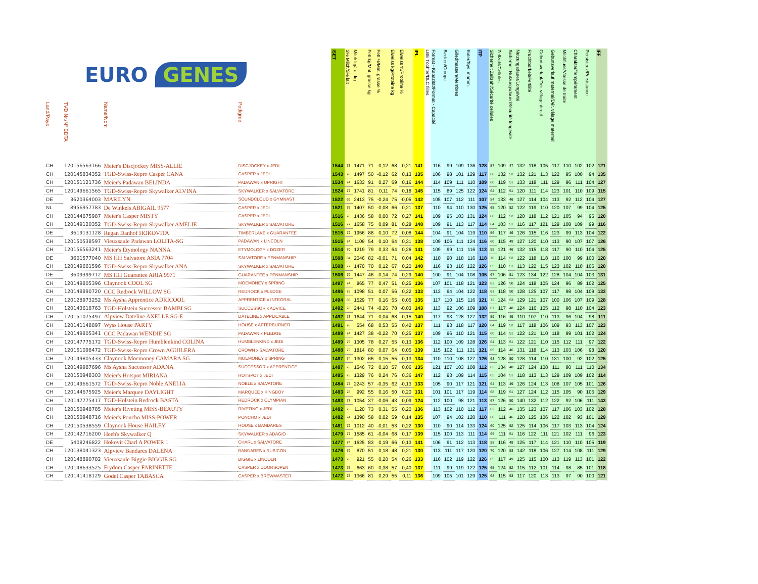| EURO GENES | | | | ISET | S% Milch/S% lait | Milch kg/Lait kg | Fett kg/Mat. grasse kg | Fett %/Mat. grasse % | Eiweiss kg/Protéine kg | Eiweiss %/Protéine % | IPL | LBE Töchter/DLC filles | Format - Kapazität/Format - Capacité | Becken/Croupe | Gliedmassen/Membres | Euter/Sys. mamm. | ITP | Sicherheit Zellzahl/Sécurité cellules | Zellzahl/Cellules | Sicherheit Nutzungsdauer/Sécurité longévité | Nutzungsdauer/Longévité | Fruchtbarkeit/Fertilité | Geburtsverlauf/Dér. vêlage direct | Geburtsverlauf maternal/Dér. vêlage maternel | Milchfluss/Vitesse de traite | Charakter/Tempérament | Persistenz/Persistance | IFF |
| --- | --- | --- | --- | --- | --- | --- | --- | --- | --- | --- | --- | --- | --- | --- | --- | --- | --- | --- | --- | --- | --- | --- | --- | --- | --- | --- | --- | --- |
| Land/Pays | TVD Nr./N° BDTA | Name/Nom | Pedigree | | | | | | | | | | | | | | | | | | | | | | | | | |
| CH | 120156563166 | Meier's Discjockey MISS-ALLIE | DISCJOCKEY x JEDI | 1544 | 73 | 1471 | 71 | 0,12 | 68 | 0,21 | 141 | | 116 | 99 | 109 | 136 | 128 | 57 | 109 | 47 | 132 | 118 | 105 | 117 | 110 | 102 | 102 | 121 |
| CH | 120145834352 | TGD-Swiss-Repro Casper CANA | CASPER x JEDI | 1543 | 78 | 1497 | 50 | -0,12 | 62 | 0,13 | 135 | | 106 | 98 | 101 | 129 | 117 | 68 | 132 | 52 | 132 | 121 | 113 | 122 | 95 | 100 | 94 | 135 |
| CH | 120151121736 | Meier's Padawan BELINDA | PADAWAN x UPRIGHT | 1534 | 74 | 1633 | 91 | 0,27 | 69 | 0,16 | 144 | | 114 | 109 | 111 | 110 | 109 | 60 | 119 | 51 | 133 | 118 | 111 | 129 | 96 | 111 | 104 | 127 |
| CH | 120149661565 | TGD-Swiss-Repro Skywalker ALVINA | SKYWALKER x SALVATORE | 1524 | 77 | 1741 | 81 | 0,11 | 74 | 0,18 | 145 | | 115 | 89 | 125 | 122 | 124 | 64 | 112 | 51 | 120 | 111 | 114 | 123 | 101 | 110 | 109 | 115 |
| DE | 3620364003 | MARILYN | SOUNDCLOUD x GYMNAST | 1522 | 69 | 2413 | 75 | -0,24 | 75 | -0,05 | 142 | | 105 | 107 | 112 | 111 | 107 | 54 | 133 | 46 | 127 | 114 | 104 | 113 | 92 | 112 | 104 | 127 |
| NL | 8956957783 | De Winkels ABIGAIL 9577 | CASPER x JEDI | 1521 | 76 | 1407 | 50 | -0,08 | 66 | 0,21 | 137 | | 110 | 94 | 110 | 130 | 125 | 65 | 120 | 52 | 122 | 119 | 110 | 120 | 107 | 99 | 104 | 125 |
| CH | 120144675987 | Meier's Casper MISTY | CASPER x JEDI | 1516 | 78 | 1436 | 58 | 0,00 | 72 | 0,27 | 141 | | 109 | 95 | 103 | 131 | 124 | 68 | 112 | 52 | 120 | 118 | 112 | 121 | 105 | 94 | 95 | 120 |
| CH | 120149120352 | TGD-Swiss-Repro Skywalker AMELIE | SKYWALKER x SALVATORE | 1516 | 77 | 1658 | 75 | 0,09 | 81 | 0,28 | 148 | | 109 | 91 | 113 | 117 | 114 | 64 | 103 | 51 | 116 | 117 | 121 | 129 | 108 | 109 | 99 | 116 |
| DE | 3619131128 | Regan Danhof HOKOVITA | TIMBERLAKE x GUARANTEE | 1515 | 72 | 1956 | 88 | 0,10 | 72 | 0,08 | 144 | | 104 | 91 | 104 | 119 | 110 | 56 | 117 | 46 | 126 | 115 | 116 | 123 | 99 | 113 | 104 | 122 |
| CH | 120150538597 | Vieuxsaule Padawan LOLITA-SG | PADAWAN x LINCOLN | 1515 | 74 | 1109 | 54 | 0,10 | 64 | 0,31 | 138 | | 109 | 106 | 111 | 124 | 116 | 60 | 115 | 49 | 127 | 120 | 110 | 113 | 90 | 107 | 107 | 126 |
| CH | 120156563241 | Meier's Etymology NANNA | ETYMOLOGY x DOZER | 1514 | 70 | 1219 | 79 | 0,33 | 64 | 0,26 | 141 | | 109 | 99 | 111 | 116 | 113 | 55 | 121 | 46 | 132 | 115 | 118 | 117 | 90 | 110 | 104 | 125 |
| DE | 3601577040 | MS HH Salvatore ASIA 7704 | SALVATORE x PENMANSHIP | 1508 | 84 | 2046 | 82 | -0,01 | 71 | 0,04 | 142 | | 110 | 90 | 118 | 116 | 118 | 76 | 114 | 52 | 122 | 118 | 118 | 116 | 100 | 99 | 100 | 120 |
| CH | 120149661596 | TGD-Swiss-Repro Skywalker ANA | SKYWALKER x SALVATORE | 1508 | 77 | 1470 | 70 | 0,12 | 67 | 0,20 | 140 | | 116 | 93 | 116 | 122 | 126 | 65 | 110 | 51 | 113 | 122 | 115 | 123 | 102 | 110 | 106 | 120 |
| DE | 3609399712 | MS HH Guarantee ARIA 9971 | GUARANTEE x PENMANSHIP | 1506 | 79 | 1447 | 46 | -0,14 | 74 | 0,29 | 140 | | 100 | 91 | 104 | 108 | 105 | 67 | 106 | 51 | 123 | 134 | 122 | 128 | 104 | 104 | 103 | 131 |
| CH | 120149805396 | Claynook COOL SG | MOEMONEY x SPRING | 1497 | 74 | 865 | 77 | 0,47 | 51 | 0,25 | 136 | | 107 | 101 | 118 | 121 | 123 | 63 | 126 | 50 | 124 | 118 | 105 | 124 | 96 | 89 | 102 | 125 |
| CH | 120148890720 | CCC Redrock WILLOW SG | REDROCK x PLEDGE | 1496 | 75 | 1098 | 51 | 0,07 | 56 | 0,22 | 133 | | 113 | 94 | 104 | 122 | 118 | 63 | 118 | 50 | 128 | 125 | 107 | 117 | 98 | 104 | 109 | 132 |
| CH | 120128973252 | Ms Aysha Apprentice ADRICOOL | APPRENTICE x INTEGRAL | 1494 | 80 | 1529 | 77 | 0,16 | 55 | 0,05 | 135 | | 117 | 110 | 115 | 116 | 121 | 72 | 124 | 53 | 129 | 121 | 107 | 100 | 106 | 107 | 109 | 128 |
| CH | 120143618763 | TGD-Holstein Successor BAMBI SG | SUCCESSOR x ADVICE | 1492 | 78 | 2441 | 74 | -0,26 | 78 | -0,03 | 143 | | 113 | 92 | 106 | 109 | 108 | 67 | 117 | 48 | 124 | 116 | 105 | 112 | 98 | 110 | 104 | 123 |
| CH | 120151075497 | Alpview Dateline AXELLE SG-E | DATELINE x APPLICABLE | 1492 | 73 | 1644 | 71 | 0,04 | 68 | 0,15 | 140 | | 117 | 93 | 128 | 127 | 132 | 59 | 116 | 49 | 110 | 107 | 110 | 113 | 96 | 104 | 98 | 111 |
| CH | 120141148897 | Wyss House PARTY | HOUSE x AFTERBURNER | 1491 | 78 | 554 | 68 | 0,53 | 55 | 0,42 | 137 | | 111 | 93 | 118 | 117 | 120 | 64 | 119 | 52 | 117 | 118 | 106 | 109 | 93 | 113 | 107 | 123 |
| CH | 120149805341 | CCC Padawan WENDIE SG | PADAWAN x PLEDGE | 1489 | 74 | 1427 | 38 | -0,22 | 70 | 0,25 | 137 | | 109 | 96 | 110 | 121 | 115 | 60 | 114 | 51 | 122 | 121 | 110 | 118 | 99 | 101 | 102 | 124 |
| CH | 120147775172 | TGD-Swiss-Repro Humblenkind COLINA | HUMBLENKIND x JEDI | 1489 | 75 | 1305 | 78 | 0,27 | 55 | 0,13 | 136 | | 112 | 100 | 109 | 128 | 126 | 64 | 113 | 51 | 122 | 121 | 110 | 115 | 112 | 111 | 97 | 122 |
| CH | 120151098472 | TGD-Swiss-Repro Crown AGUILERA | CROWN x SALVATORE | 1488 | 75 | 1814 | 80 | 0,07 | 64 | 0,05 | 139 | | 115 | 102 | 111 | 121 | 121 | 65 | 114 | 46 | 131 | 118 | 114 | 113 | 103 | 106 | 98 | 120 |
| CH | 120149805433 | Claynook Moemoney CAMARA SG | MOEMONEY x SPRING | 1487 | 74 | 1302 | 66 | 0,15 | 55 | 0,13 | 134 | | 110 | 110 | 108 | 127 | 126 | 63 | 128 | 50 | 128 | 114 | 110 | 131 | 100 | 92 | 102 | 125 |
| CH | 120149987696 | Ms Aysha Successor ADANA | SUCCESSOR x APPRENTICE | 1487 | 75 | 1546 | 72 | 0,10 | 57 | 0,06 | 135 | | 121 | 107 | 103 | 108 | 112 | 63 | 134 | 48 | 127 | 124 | 108 | 111 | 80 | 111 | 110 | 134 |
| CH | 120150948303 | Meier's Hotspot MIRIANA | HOTSPOT x JEDI | 1485 | 75 | 1329 | 76 | 0,24 | 76 | 0,36 | 147 | | 112 | 93 | 109 | 114 | 115 | 65 | 104 | 51 | 118 | 113 | 113 | 129 | 109 | 109 | 102 | 114 |
| CH | 120149661572 | TGD-Swiss-Repro Noble ANELIA | NOBLE x SALVATORE | 1484 | 77 | 2243 | 57 | -0,35 | 62 | -0,13 | 133 | | 105 | 90 | 117 | 121 | 121 | 64 | 113 | 49 | 126 | 124 | 113 | 108 | 107 | 105 | 101 | 126 |
| CH | 120144675925 | Meier's Marquee DAYLIGHT | MARQUEE x KINGBOY | 1483 | 78 | 992 | 55 | 0,16 | 50 | 0,20 | 131 | | 101 | 101 | 117 | 119 | 114 | 68 | 119 | 51 | 127 | 124 | 112 | 115 | 105 | 90 | 105 | 129 |
| CH | 120147775417 | TGD-Holstein Redrock BASTA | REDROCK x OLYMPIAN | 1483 | 77 | 1054 | 37 | -0,06 | 43 | 0,09 | 124 | | 112 | 100 | 98 | 121 | 113 | 67 | 126 | 50 | 140 | 132 | 112 | 122 | 92 | 106 | 111 | 143 |
| CH | 120150948785 | Meier's Riveting MISS-BEAUTY | RIVETING x JEDI | 1482 | 75 | 1120 | 73 | 0,31 | 55 | 0,20 | 136 | | 113 | 102 | 110 | 112 | 117 | 62 | 112 | 46 | 135 | 123 | 107 | 117 | 106 | 103 | 102 | 128 |
| CH | 120150948716 | Meier's Poncho MISS-POWER | PONCHO x JEDI | 1482 | 74 | 1390 | 58 | 0,02 | 59 | 0,14 | 135 | | 107 | 94 | 102 | 120 | 110 | 60 | 111 | 46 | 120 | 125 | 106 | 122 | 102 | 93 | 101 | 129 |
| CH | 120150538559 | Claynook House HAILEY | HOUSE x BANDARES | 1481 | 72 | 1012 | 40 | -0,01 | 53 | 0,22 | 130 | | 110 | 90 | 114 | 133 | 124 | 60 | 125 | 52 | 125 | 114 | 106 | 117 | 103 | 113 | 104 | 124 |
| CH | 120142716200 | Heeb's Skywalker Q | SKYWALKER x ADAGIO | 1479 | 77 | 1585 | 61 | -0,04 | 68 | 0,17 | 139 | | 115 | 100 | 113 | 111 | 114 | 65 | 111 | 51 | 116 | 122 | 111 | 121 | 102 | 111 | 96 | 123 |
| DE | 5408246822 | Hokovit Charl A POWER 1 | CHARL x SALVATORE | 1477 | 74 | 1625 | 83 | 0,19 | 66 | 0,13 | 141 | | 106 | 91 | 112 | 113 | 118 | 58 | 116 | 48 | 125 | 117 | 114 | 121 | 110 | 110 | 105 | 119 |
| CH | 120138041323 | Alpview Bandares DALENA | BANDARES x RUBICON | 1476 | 79 | 870 | 51 | 0,18 | 48 | 0,21 | 130 | | 113 | 111 | 117 | 120 | 120 | 70 | 120 | 53 | 142 | 118 | 106 | 127 | 114 | 108 | 111 | 129 |
| CH | 120148890782 | Vieuxsaule Biggie BIGGIE SG | BIGGIE x LINCOLN | 1473 | 76 | 921 | 55 | 0,20 | 54 | 0,26 | 133 | | 116 | 102 | 119 | 122 | 126 | 65 | 117 | 49 | 125 | 115 | 100 | 113 | 119 | 113 | 101 | 122 |
| CH | 120148633525 | Frydom Casper FARINETTE | CASPER x DOORSOPEN | 1473 | 75 | 663 | 60 | 0,38 | 57 | 0,40 | 137 | | 111 | 99 | 119 | 122 | 125 | 65 | 124 | 52 | 115 | 112 | 101 | 114 | 98 | 85 | 101 | 118 |
| CH | 120141418129 | Godel Casper TABASCA | CASPER x BREWMASTER | 1472 | 78 | 1366 | 81 | 0,29 | 55 | 0,11 | 136 | | 109 | 105 | 101 | 129 | 125 | 68 | 115 | 53 | 117 | 120 | 113 | 113 | 97 | 90 | 100 | 121 |